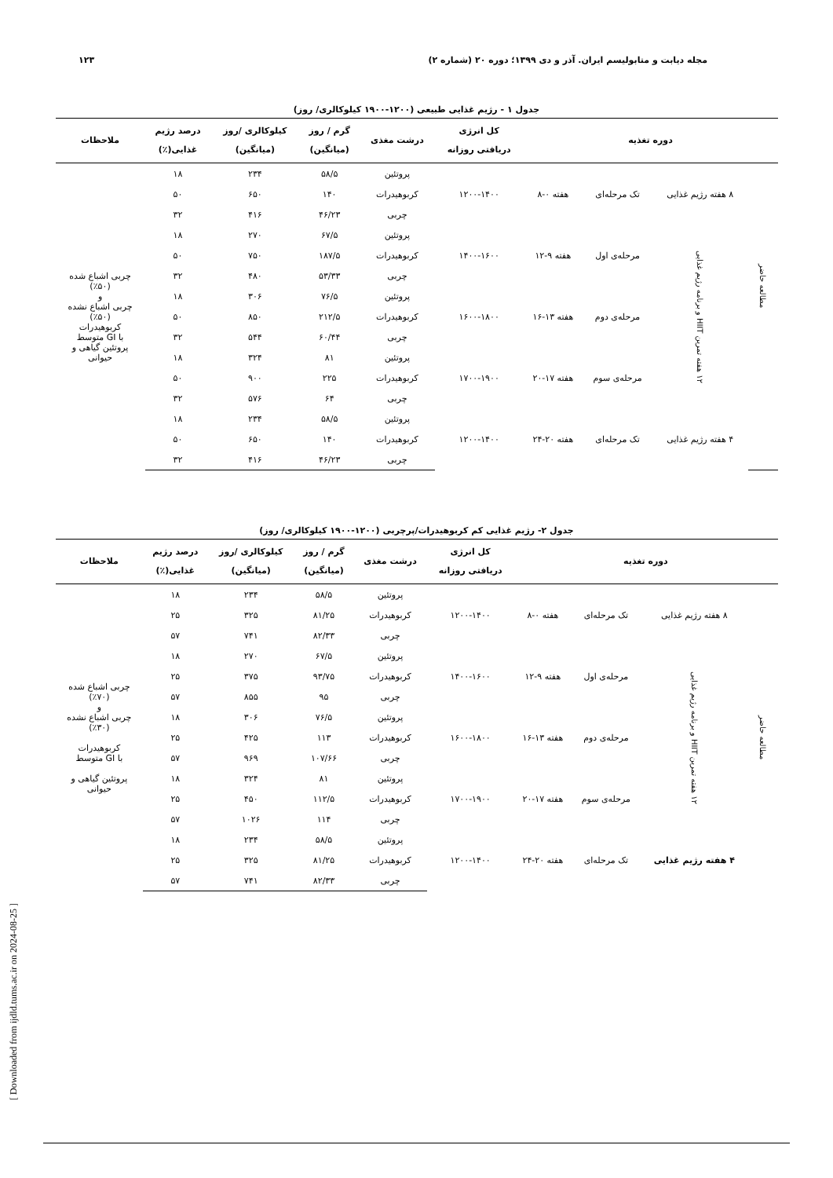مجله دیابت و متابولیسم ایران. آذر و دی ۱۳۹۹؛ دوره ۲۰ (شماره ۲) ۱۲۳
جدول ۱ - رژیم غذایی طبیعی (۱۲۰۰-۱۹۰۰ کیلوکالری/ روز)
| دوره تغذیه | | | | کل انرژی دریافتی روزانه | درشت مغذی | گرم / روز (میانگین) | کیلوکالری /روز (میانگین) | درصد رژیم غذایی(٪) | ملاحظات |
| --- | --- | --- | --- | --- | --- | --- | --- | --- | --- |
| مطالعه حاضر | ۸ هفته رژیم غذایی | تک مرحله‌ای | هفته ۰-۸ | ۱۲۰۰-۱۴۰۰ | پروتئین | ۵۸/۵ | ۲۳۴ | ۱۸ | |
| | | | | | کربوهیدرات | ۱۴۰ | ۶۵۰ | ۵۰ | |
| | | | | | چربی | ۴۶/۲۳ | ۴۱۶ | ۳۲ | |
| | ۱۲ هفته تمرین HIIT و برنامه رژیم غذایی | مرحله‌ی اول | هفته ۹-۱۲ | ۱۴۰۰-۱۶۰۰ | پروتئین | ۶۷/۵ | ۲۷۰ | ۱۸ | چربی اشباع شده (٪۵۰) و چربی اشباع نشده (٪۵۰) کربوهیدرات با GI متوسط پروتئین گیاهی و حیوانی |
| | | | | | کربوهیدرات | ۱۸۷/۵ | ۷۵۰ | ۵۰ | |
| | | | | | چربی | ۵۳/۳۳ | ۴۸۰ | ۳۲ | |
| | | مرحله‌ی دوم | هفته ۱۳-۱۶ | ۱۶۰۰-۱۸۰۰ | پروتئین | ۷۶/۵ | ۳۰۶ | ۱۸ | |
| | | | | | کربوهیدرات | ۲۱۲/۵ | ۸۵۰ | ۵۰ | |
| | | | | | چربی | ۶۰/۴۴ | ۵۴۴ | ۳۲ | |
| | | مرحله‌ی سوم | هفته ۱۷-۲۰ | ۱۷۰۰-۱۹۰۰ | پروتئین | ۸۱ | ۳۲۴ | ۱۸ | |
| | | | | | کربوهیدرات | ۲۲۵ | ۹۰۰ | ۵۰ | |
| | | | | | چربی | ۶۴ | ۵۷۶ | ۳۲ | |
| | ۴ هفته رژیم غذایی | تک مرحله‌ای | هفته ۲۰-۲۴ | ۱۲۰۰-۱۴۰۰ | پروتئین | ۵۸/۵ | ۲۳۴ | ۱۸ | |
| | | | | | کربوهیدرات | ۱۴۰ | ۶۵۰ | ۵۰ | |
| | | | | | چربی | ۴۶/۲۳ | ۴۱۶ | ۳۲ | |
جدول ۲- رژیم غذایی کم کربوهیدرات/پرچربی (۱۲۰۰-۱۹۰۰ کیلوکالری/ روز)
| دوره تغذیه | | | | کل انرژی دریافتی روزانه | درشت مغذی | گرم / روز (میانگین) | کیلوکالری /روز (میانگین) | درصد رژیم غذایی(٪) | ملاحظات |
| --- | --- | --- | --- | --- | --- | --- | --- | --- | --- |
| مطالعه حاضر | ۸ هفته رژیم غذایی | تک مرحله‌ای | هفته ۰-۸ | ۱۲۰۰-۱۴۰۰ | پروتئین | ۵۸/۵ | ۲۳۴ | ۱۸ | چربی اشباع شده (٪۷۰) و چربی اشباع نشده (٪۳۰) کربوهیدرات با GI متوسط پروتئین گیاهی و حیوانی |
| | | | | | کربوهیدرات | ۸۱/۲۵ | ۳۲۵ | ۲۵ | |
| | | | | | چربی | ۸۲/۳۳ | ۷۴۱ | ۵۷ | |
| | ۱۲ هفته تمرین HIIT و برنامه رژیم غذایی | مرحله‌ی اول | هفته ۹-۱۲ | ۱۴۰۰-۱۶۰۰ | پروتئین | ۶۷/۵ | ۲۷۰ | ۱۸ | |
| | | | | | کربوهیدرات | ۹۳/۷۵ | ۳۷۵ | ۲۵ | |
| | | | | | چربی | ۹۵ | ۸۵۵ | ۵۷ | |
| | | مرحله‌ی دوم | هفته ۱۳-۱۶ | ۱۶۰۰-۱۸۰۰ | پروتئین | ۷۶/۵ | ۳۰۶ | ۱۸ | |
| | | | | | کربوهیدرات | ۱۱۳ | ۴۲۵ | ۲۵ | |
| | | | | | چربی | ۱۰۷/۶۶ | ۹۶۹ | ۵۷ | |
| | | مرحله‌ی سوم | هفته ۱۷-۲۰ | ۱۷۰۰-۱۹۰۰ | پروتئین | ۸۱ | ۳۲۴ | ۱۸ | |
| | | | | | کربوهیدرات | ۱۱۲/۵ | ۴۵۰ | ۲۵ | |
| | | | | | چربی | ۱۱۴ | ۱۰۲۶ | ۵۷ | |
| | ۴ هفته رژیم غذایی | تک مرحله‌ای | هفته ۲۰-۲۴ | ۱۲۰۰-۱۴۰۰ | پروتئین | ۵۸/۵ | ۲۳۴ | ۱۸ | |
| | | | | | کربوهیدرات | ۸۱/۲۵ | ۳۲۵ | ۲۵ | |
| | | | | | چربی | ۸۲/۳۳ | ۷۴۱ | ۵۷ | |
[ Downloaded from ijdld.tums.ac.ir on 2024-08-25 ]